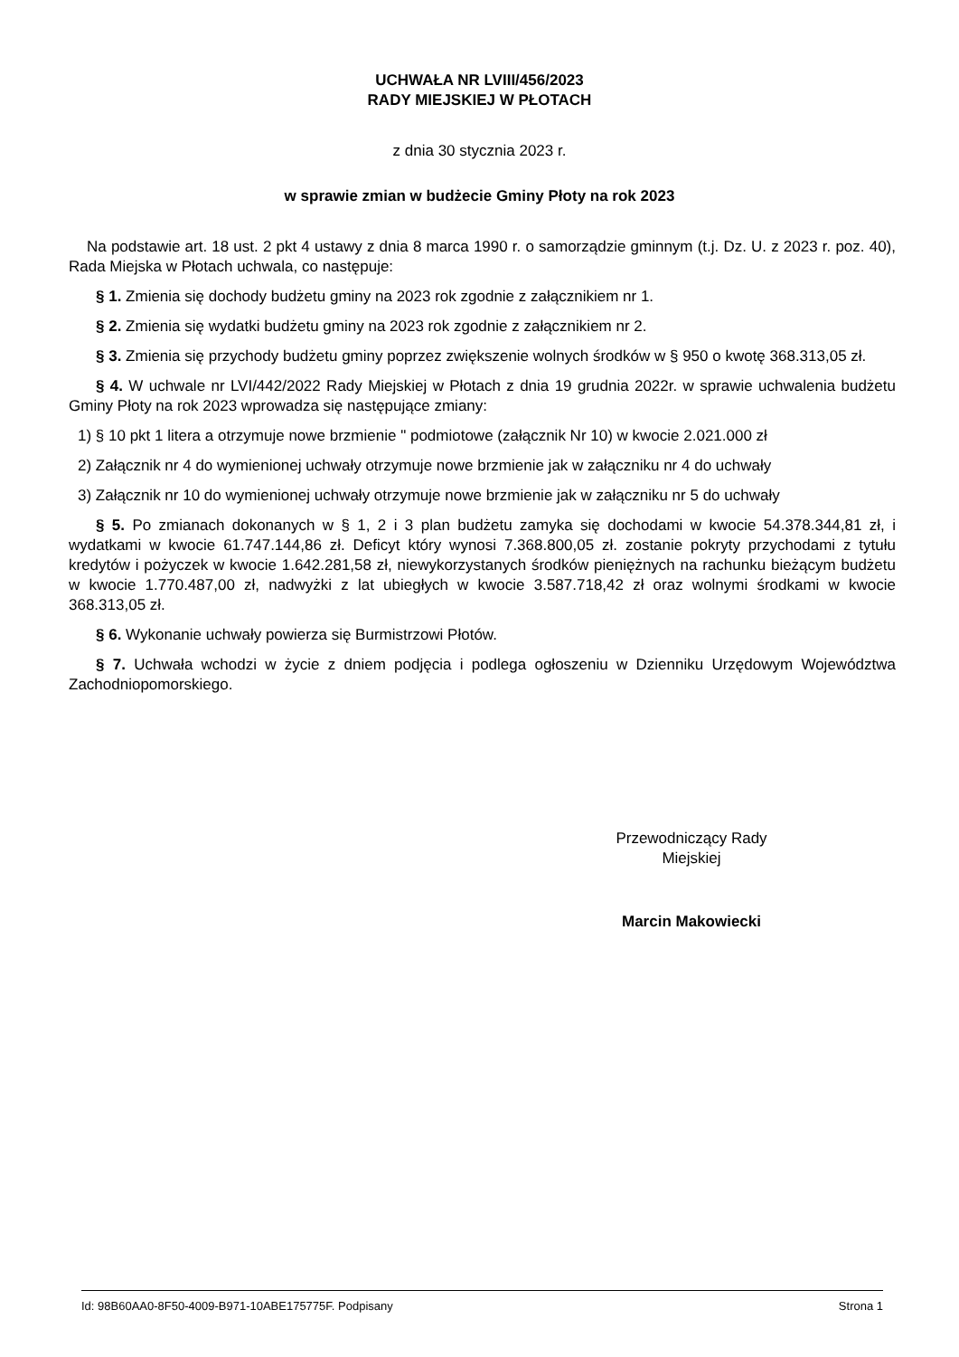UCHWAŁA NR LVIII/456/2023
RADY MIEJSKIEJ W PŁOTACH
z dnia 30 stycznia 2023 r.
w sprawie zmian w budżecie Gminy Płoty na rok 2023
Na podstawie art. 18 ust. 2 pkt 4 ustawy z dnia 8 marca 1990 r. o samorządzie gminnym (t.j. Dz. U. z 2023 r. poz. 40), Rada Miejska w Płotach uchwala, co następuje:
§ 1. Zmienia się dochody budżetu gminy na 2023 rok zgodnie z załącznikiem nr 1.
§ 2. Zmienia się wydatki budżetu gminy na 2023 rok zgodnie z załącznikiem nr 2.
§ 3. Zmienia się przychody budżetu gminy poprzez zwiększenie wolnych środków w § 950 o kwotę 368.313,05 zł.
§ 4. W uchwale nr LVI/442/2022 Rady Miejskiej w Płotach z dnia 19 grudnia 2022r. w sprawie uchwalenia budżetu Gminy Płoty na rok 2023 wprowadza się następujące zmiany:
1) § 10 pkt 1 litera a otrzymuje nowe brzmienie " podmiotowe (załącznik Nr 10) w kwocie 2.021.000 zł
2) Załącznik nr 4 do wymienionej uchwały otrzymuje nowe brzmienie jak w załączniku nr 4 do uchwały
3) Załącznik nr 10 do wymienionej uchwały otrzymuje nowe brzmienie jak w załączniku nr 5 do uchwały
§ 5. Po zmianach dokonanych w § 1, 2 i 3 plan budżetu zamyka się dochodami w kwocie 54.378.344,81 zł, i wydatkami w kwocie 61.747.144,86 zł. Deficyt który wynosi 7.368.800,05 zł. zostanie pokryty przychodami z tytułu kredytów i pożyczek w kwocie 1.642.281,58 zł, niewykorzystanych środków pieniężnych na rachunku bieżącym budżetu w kwocie 1.770.487,00 zł, nadwyżki z lat ubiegłych w kwocie 3.587.718,42 zł oraz wolnymi środkami w kwocie 368.313,05 zł.
§ 6. Wykonanie uchwały powierza się Burmistrzowi Płotów.
§ 7. Uchwała wchodzi w życie z dniem podjęcia i podlega ogłoszeniu w Dzienniku Urzędowym Województwa Zachodniopomorskiego.
Przewodniczący Rady
Miejskiej
Marcin Makowiecki
Id: 98B60AA0-8F50-4009-B971-10ABE175775F. Podpisany Strona 1